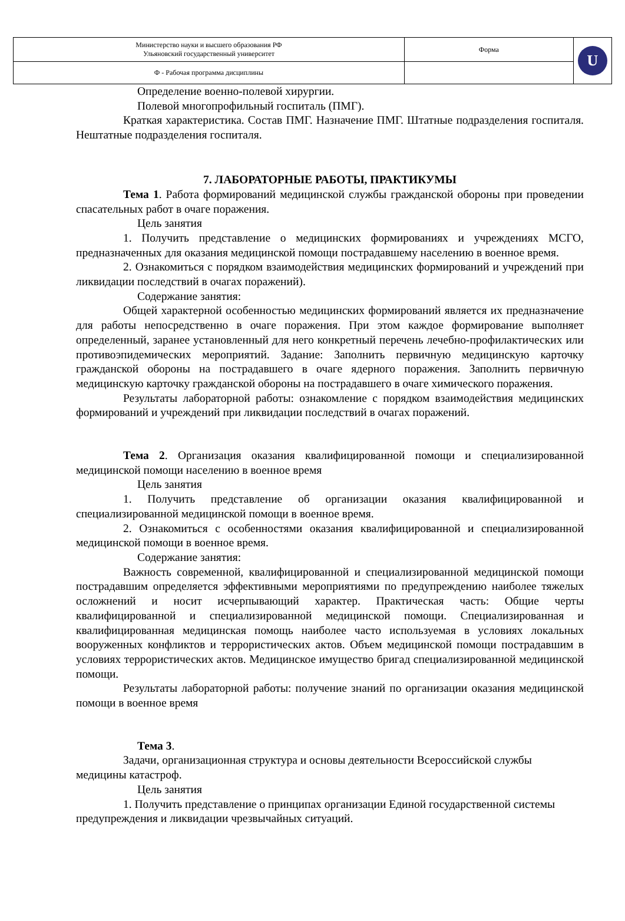| Министерство науки и высшего образования РФ Ульяновский государственный университет | Форма | U |
| Ф - Рабочая программа дисциплины | | |
Определение военно-полевой хирургии.
Полевой многопрофильный госпиталь (ПМГ).
Краткая характеристика. Состав ПМГ. Назначение ПМГ. Штатные подразделения госпиталя. Нештатные подразделения госпиталя.
7. ЛАБОРАТОРНЫЕ РАБОТЫ, ПРАКТИКУМЫ
Тема 1. Работа формирований медицинской службы гражданской обороны при проведении спасательных работ в очаге поражения.
Цель занятия
1. Получить представление о медицинских формированиях и учреждениях МСГО, предназначенных для оказания медицинской помощи пострадавшему населению в военное время.
2. Ознакомиться с порядком взаимодействия медицинских формирований и учреждений при ликвидации последствий в очагах поражений).
Содержание занятия:
Общей характерной особенностью медицинских формирований является их предназначение для работы непосредственно в очаге поражения. При этом каждое формирование выполняет определенный, заранее установленный для него конкретный перечень лечебно-профилактических или противоэпидемических мероприятий. Задание: Заполнить первичную медицинскую карточку гражданской обороны на пострадавшего в очаге ядерного поражения. Заполнить первичную медицинскую карточку гражданской обороны на пострадавшего в очаге химического поражения.
Результаты лабораторной работы: ознакомление с порядком взаимодействия медицинских формирований и учреждений при ликвидации последствий в очагах поражений.
Тема 2. Организация оказания квалифицированной помощи и специализированной медицинской помощи населению в военное время
Цель занятия
1. Получить представление об организации оказания квалифицированной и специализированной медицинской помощи в военное время.
2. Ознакомиться с особенностями оказания квалифицированной и специализированной медицинской помощи в военное время.
Содержание занятия:
Важность современной, квалифицированной и специализированной медицинской помощи пострадавшим определяется эффективными мероприятиями по предупреждению наиболее тяжелых осложнений и носит исчерпывающий характер. Практическая часть: Общие черты квалифицированной и специализированной медицинской помощи. Специализированная и квалифицированная медицинская помощь наиболее часто используемая в условиях локальных вооруженных конфликтов и террористических актов. Объем медицинской помощи пострадавшим в условиях террористических актов. Медицинское имущество бригад специализированной медицинской помощи.
Результаты лабораторной работы: получение знаний по организации оказания медицинской помощи в военное время
Тема 3.
Задачи, организационная структура и основы деятельности Всероссийской службы медицины катастроф.
Цель занятия
1. Получить представление о принципах организации Единой государственной системы предупреждения и ликвидации чрезвычайных ситуаций.